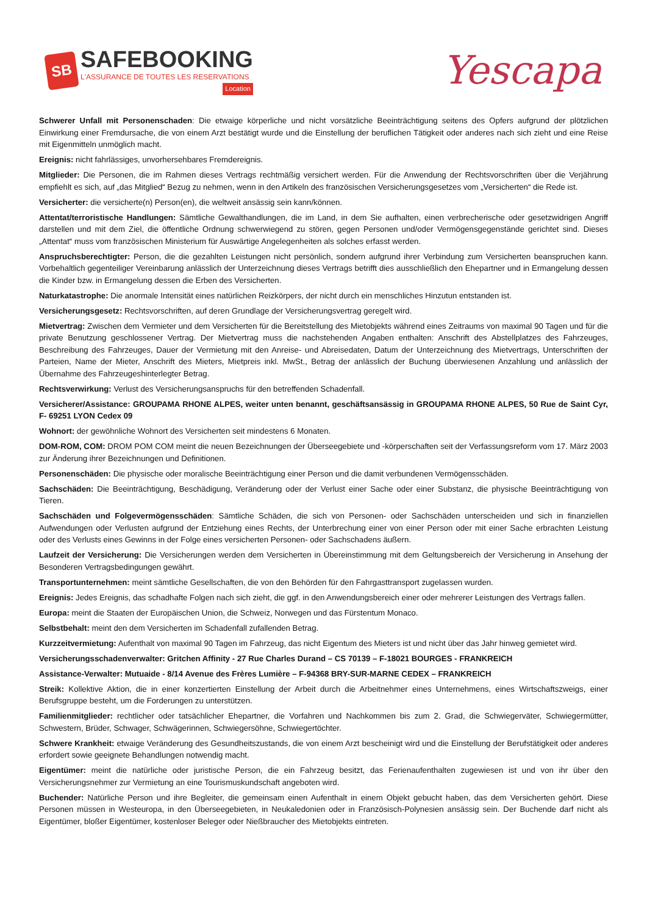SB
SAFEBOOKING
L'ASSURANCE DE TOUTES LES RESERVATIONS
Location
Yescapa
Schwerer Unfall mit Personenschaden: Die etwaige körperliche und nicht vorsätzliche Beeinträchtigung seitens des Opfers aufgrund der plötzlichen Einwirkung einer Fremdursache, die von einem Arzt bestätigt wurde und die Einstellung der beruflichen Tätigkeit oder anderes nach sich zieht und eine Reise mit Eigenmitteln unmöglich macht.
Ereignis: nicht fahrlässiges, unvorhersehbares Fremdereignis.
Mitglieder: Die Personen, die im Rahmen dieses Vertrags rechtmäßig versichert werden. Für die Anwendung der Rechtsvorschriften über die Verjährung empfiehlt es sich, auf „das Mitglied“ Bezug zu nehmen, wenn in den Artikeln des französischen Versicherungsgesetzes vom „Versicherten“ die Rede ist.
Versicherter: die versicherte(n) Person(en), die weltweit ansässig sein kann/können.
Attentat/terroristische Handlungen: Sämtliche Gewalthandlungen, die im Land, in dem Sie aufhalten, einen verbrecherische oder gesetzwidrigen Angriff darstellen und mit dem Ziel, die öffentliche Ordnung schwerwiegend zu stören, gegen Personen und/oder Vermögensgegenstände gerichtet sind. Dieses „Attentat“ muss vom französischen Ministerium für Auswärtige Angelegenheiten als solches erfasst werden.
Anspruchsberechtigter: Person, die die gezahlten Leistungen nicht persönlich, sondern aufgrund ihrer Verbindung zum Versicherten beanspruchen kann. Vorbehaltlich gegenteiliger Vereinbarung anlässlich der Unterzeichnung dieses Vertrags betrifft dies ausschließlich den Ehepartner und in Ermangelung dessen die Kinder bzw. in Ermangelung dessen die Erben des Versicherten.
Naturkatastrophe: Die anormale Intensität eines natürlichen Reizkörpers, der nicht durch ein menschliches Hinzutun entstanden ist.
Versicherungsgesetz: Rechtsvorschriften, auf deren Grundlage der Versicherungsvertrag geregelt wird.
Mietvertrag: Zwischen dem Vermieter und dem Versicherten für die Bereitstellung des Mietobjekts während eines Zeitraums von maximal 90 Tagen und für die private Benutzung geschlossener Vertrag. Der Mietvertrag muss die nachstehenden Angaben enthalten: Anschrift des Abstellplatzes des Fahrzeuges, Beschreibung des Fahrzeuges, Dauer der Vermietung mit den Anreise- und Abreisedaten, Datum der Unterzeichnung des Mietvertrags, Unterschriften der Parteien, Name der Mieter, Anschrift des Mieters, Mietpreis inkl. MwSt., Betrag der anlässlich der Buchung überwiesenen Anzahlung und anlässlich der Übernahme des Fahrzeugeshinterlegter Betrag.
Rechtsverwirkung: Verlust des Versicherungsanspruchs für den betreffenden Schadenfall.
Versicherer/Assistance: GROUPAMA RHONE ALPES, weiter unten benannt, geschäftsansässig in GROUPAMA RHONE ALPES, 50 Rue de Saint Cyr, F- 69251 LYON Cedex 09
Wohnort: der gewöhnliche Wohnort des Versicherten seit mindestens 6 Monaten.
DOM-ROM, COM: DROM POM COM meint die neuen Bezeichnungen der Überseegebiete und -körperschaften seit der Verfassungsreform vom 17. März 2003 zur Änderung ihrer Bezeichnungen und Definitionen.
Personenschäden: Die physische oder moralische Beeinträchtigung einer Person und die damit verbundenen Vermögensschäden.
Sachschäden: Die Beeinträchtigung, Beschädigung, Veränderung oder der Verlust einer Sache oder einer Substanz, die physische Beeinträchtigung von Tieren.
Sachschäden und Folgevermögensschäden: Sämtliche Schäden, die sich von Personen- oder Sachschäden unterscheiden und sich in finanziellen Aufwendungen oder Verlusten aufgrund der Entziehung eines Rechts, der Unterbrechung einer von einer Person oder mit einer Sache erbrachten Leistung oder des Verlusts eines Gewinns in der Folge eines versicherten Personen- oder Sachschadens äußern.
Laufzeit der Versicherung: Die Versicherungen werden dem Versicherten in Übereinstimmung mit dem Geltungsbereich der Versicherung in Ansehung der Besonderen Vertragsbedingungen gewährt.
Transportunternehmen: meint sämtliche Gesellschaften, die von den Behörden für den Fahrgasttransport zugelassen wurden.
Ereignis: Jedes Ereignis, das schadhafte Folgen nach sich zieht, die ggf. in den Anwendungsbereich einer oder mehrerer Leistungen des Vertrags fallen.
Europa: meint die Staaten der Europäischen Union, die Schweiz, Norwegen und das Fürstentum Monaco.
Selbstbehalt: meint den dem Versicherten im Schadenfall zufallenden Betrag.
Kurzzeitvermietung: Aufenthalt von maximal 90 Tagen im Fahrzeug, das nicht Eigentum des Mieters ist und nicht über das Jahr hinweg gemietet wird.
Versicherungsschadenverwalter: Gritchen Affinity - 27 Rue Charles Durand – CS 70139 – F-18021 BOURGES - FRANKREICH
Assistance-Verwalter: Mutuaide - 8/14 Avenue des Frères Lumière – F-94368 BRY-SUR-MARNE CEDEX – FRANKREICH
Streik: Kollektive Aktion, die in einer konzertierten Einstellung der Arbeit durch die Arbeitnehmer eines Unternehmens, eines Wirtschaftszweigs, einer Berufsgruppe besteht, um die Forderungen zu unterstützen.
Familienmitglieder: rechtlicher oder tatsächlicher Ehepartner, die Vorfahren und Nachkommen bis zum 2. Grad, die Schwiegerväter, Schwiegermütter, Schwestern, Brüder, Schwager, Schwägerinnen, Schwiegersöhne, Schwiegertöchter.
Schwere Krankheit: etwaige Veränderung des Gesundheitszustands, die von einem Arzt bescheinigt wird und die Einstellung der Berufstätigkeit oder anderes erfordert sowie geeignete Behandlungen notwendig macht.
Eigentümer: meint die natürliche oder juristische Person, die ein Fahrzeug besitzt, das Ferienaufenthalten zugewiesen ist und von ihr über den Versicherungsnehmer zur Vermietung an eine Tourismuskundschaft angeboten wird.
Buchender: Natürliche Person und ihre Begleiter, die gemeinsam einen Aufenthalt in einem Objekt gebucht haben, das dem Versicherten gehört. Diese Personen müssen in Westeuropa, in den Überseegebieten, in Neukaledonien oder in Französisch-Polynesien ansässig sein. Der Buchende darf nicht als Eigentümer, bloßer Eigentümer, kostenloser Beleger oder Nießbraucher des Mietobjekts eintreten.